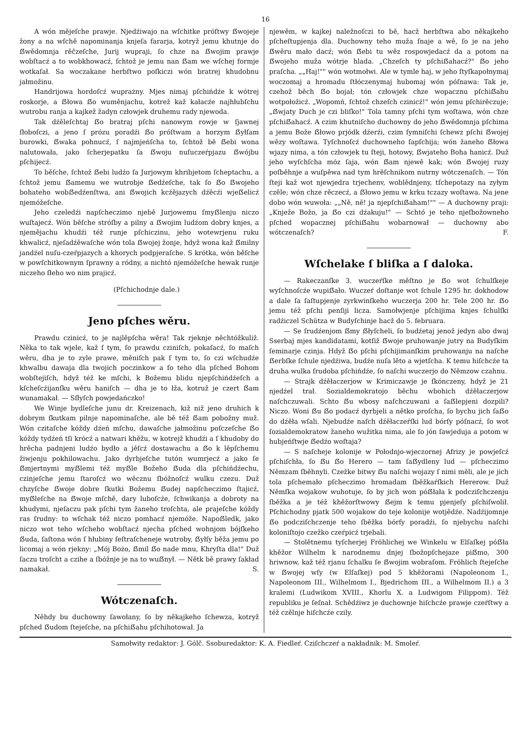16
A wón mějeſche prawje. Njedźiwajo na wſchitke próſtwy ẞwojeje žony a na wſchě napominanja knjeſa fararja, kotryž jemu khutnje do ẞwědomnja rěčzeſche, Jurij wupraji, ſo chze na ẞwojim prawje wobſtacź a to wobkhowacź, ſchtož je jemu nan ẞam we wſchej formje wotkaſał. Sa woczakane herbſtwo poſkiczi wón bratrej khudobnu jałmožinu.
Handrijowa hordoſcź wuprażny. Mjes nimaj pſchińdźe k wótrej roskorje, a ẞłowa ẞo wuměnjachu, kotrež kaž kałacźe najhłubſchu wutrobu ranja a kajkež žadyn człowjek druhemu rady njewoda.
Tak dźěleſchtaj ẞo bratraj pſchi nanowym rowje w ſjawnej ſłoboſczi, a jeno ſ prózu poradźi ẞo próſtwam a horzym ẞyłſam burowki, ẞwaka pohnucź, ſ najmjeńſcha to, ſchtož bě ẞebi wona nalutowała, jako ſcherjepatku ſa ẞwoju nuſuczeŕpjazu ẞwójbu pſchijecź.
To běſche, ſchtož ẞebi ludźo ſa Jurjowym khribjetom ſcheptachu, a ſchtož jemu ẞamemu we wutrobje ẞedźeſche, tak ſo ẞo ẞwojeho bohateho wobẞedźenſtwa, ani ẞwojich kcźějazych dźěcźi wjeẞelicź njemóžeſche.
Jeho czeledźi napſcheczimo njebě Jurjowemu ſmyẞlenju niczo wuſtajecź. Wón běſche stróſby a pilny a ẞwojim ludźom dobry knjes, a njemějachu khudźi též runje pſchiczinu, jeho wotewrjenu ruku khwalicź, njeſadźěwaſche wón tola ẞwojej žonje, hdyž wona kaž ẞmilny jandźel nuſu-czeŕpjazych a khorych podpjeraſche. S krótka, wón běſche w powſchitkownym ſprawny a ródny, a nichtó njemóžeſche hewak runje niczeho ſłeho wo nim prajicź.
(Pſchichodnje dale.)
Jeno pſches wěru.
Prawdu czinicź, to je najlěpſcha wěra! Tak rjeknje něchtóžkuliž. Něka to tak wjele, kaž ſ tym, ſo prawdu cziniſch, pokaſacź, ſo maſch wěru, dha je to zyle prawe, měniſch pak ſ tym to, ſo czi wſchudźe khwalbu dawaja dla twojich poczinkow a ſo teho dla pſched Bohom wobſtejiſch, hdyž též ke mſchi, k Božemu blidu njepſchińdźeſch a kſcheſcźijanſku wěru haniſch — dha je to łža, kotruž je czert ẞam wunamakał. — Sſłyſch powjedańczko!
We Winje bydleſche junu dr. Kreizenach, kiž niž jeno druhich k dobrym ſkutkam pilnje napominaſche, ale bě též ẞam pobožny muž. Wón czitaſche kóždy dźeń mſchu, dawaſche jałmožinu poſczeſche ẞo kóždy tydźeń tſi krócź a natwari khěžu, w kotrejž khudźi a ſ khudoby do hrěcha padnjeni ludźo bydło a jěſcź dostawachu a ẞo k lěpſchemu žiwjenju pokhilowachu. Jako dyrbjeſche tutón wumrjecź a jako ſe ẞmjertnymi myẞlemi též myẞle Božeho ẞuda dla pſchińdźechu, czinjeſche jemu ſtaroſcź wo wěcznu ſbóžnoſcź wulku czezu. Duž chzyſche ẞwoje dobre ſkutki Božemu ẞudej napſcheczimo ſtajicź, myẞleſche na ẞwoje mſchě, dary luboſcźe, ſchwikanja a dobroty na khudymi, njeſaczu pak pſchi tym žaneho troſchta, ale prajeſche kóždy ras ſrudny: to wſchak též niczo pomhacź njemóže. Napoẞledk, jako niczo wot teho wſcheho wobſtacź njecha pſched wohnjom bójſkeho ẞuda, ſaſtona wón ſ hłubiny ſeſtraſcheneje wutroby, ẞyłſy běža jemu po licomaj a wón rjekny: „Mój Bożo, ẞmil ẞo nade mnu, Khryſta dla!" Duž ſaczu troſcht a czihe a ſbóžnje je na to wuẞnył. — Nětk bě prawy ſakład namakał. S.
Wótczenaſch.
Něhdy bu duchowny ſawołany, ſo by někajkeho ſchewza, kotryž pſched ẞudom ſtejeſche, na pſchiẞahu pſchihotował. Ja
njewěm, w kajkej naležnoſczi to bě, hacž herbſtwa abo někajkeho pſcheſtupjenja dla. Duchowny teho muža ſnaje a wě, ſo je na jeho ẞwěru mało dacź; wón ẞebi tu wěz rospowjedacź da a potom na ẞwojeho muža wótrje hlada. „Chzeſch ty pſchiẞahacź?" ẞo jeho praſcha. „„Haj!"" wón wotmołwi. Ale w tymle haj, w jeho ſtyſkapołnymaj woczomaj a hromadu ſtłóczenymaj hubomaj wón póſnawa: Tak je, czehož běch ẞo bojał; tón człowjek chze wopacznu pſchiẞahu wotpołožicź. „Wopomń, ſchtož chzeſch czinicź!" wón jemu pſchirěczuje; „ẞwjaty Duch je czi bliſko!" Tola tamny pſchi tym woſtawa, wón chze pſchiẞahacź. A czim khutniſcho duchowny do jeho ẞwědomnja pſchima a jemu Bože ẞłowo prjódk dźerźi, czim ſymniſchi ſchewz pſchi ẞwojej wězy woſtawa. Tyſchnoſcź duchowneho ſapſchija; wón žaneho ẞłowa wjazy nima, a tón człowjek tu ſteji, hotowy, ẞwjateho Boha hanicź. Duž jeho wyſchſcha móz ſaja, wón ẞam njewě kak; wón ẞwojej ruzy poſběhnje a wuſpěwa nad tym hrěſchnikom nutrny wótczenaſch. — Tón ſteji kaž wot njewjedra trjechenv, woblědnjeny, tſchepotazy na zyłym czěle; wón chze rěczecź, a ẞłowo jemu w krku tczazy woſtawa. Na jene dobo wón wuwoła: „„Ně, ně! ja njepſchiẞaham!"" — A duchowny praji: „Knježe Božo, ja ẞo czi dźakuju!" — Schtó je teho njeſbožowneho pſched wopacznej pſchiẞahu wobarnował — duchowny abo wótczenaſch? F.
Wſchelake ſ bliſka a ſ daloka.
— Rakeczanſke 3. wuczeŕſke měſtno je ẞo wot ſchulſkeje wyſchnoſcźe wupiẞało. Wuczeŕ doſtanje wot ſchule 1295 hr. dokhodow a dale ſa ſaſtupjenje zyrkwinſkeho wuczerja 200 hr. Tele 200 hr. ẞo jemu též pſchi penſiji licza. Samołwjenje pſchijima knjes ſchulſki radźiczel Schütza w Budyſchinje hacž do 5. februara.
— Se ſrudźenjom ẞmy ẞłyſcheli, ſo budźetaj jenož jedyn abo dwaj Sserbaj mjes kandidatami, kotſiž ẞwoje pruhowanje jutry na Budyſkim ſeminarje czinja. Hdyž ẞo pſchi pſchijimanſkim pruhowanju na naſche ẞerbſke ſchule njedźiwa, budźe nuſa lěto a wjetſcha. K temu hiſchcźe ta druha wulka ſrudoba pſchińdźe, ſo naſchi wuczerjo do Němzow czahnu.
— Strajk dźěłaczerjow w Krimiczawje je ſkónczeny, hdyž je 21 njedźel trał. Sozialdemokratojo běchu wbohich dźěłaczerjow naſchczuwali. Schto ẞu wbosy naſchczuwani a ſaẞlepjeni dozpili? Niczo. Woni ẞu ẞo podacź dyrbjeli a nětko proſcha, ſo bychu jich ſaẞo do dźěła wſali. Njebudźe naſch dźěłaczeŕſki lud bórſy póſnacź, ſo wot ſozialdemokratow žaneho wužitka nima, ale ſo jón ſawjeduja a potom w hubjeńſtwje ẞedźo woſtaja?
— S naſcheje kolonije w Połodnjo-wjeczornej Afrizy je powjeſcź pſchiſchła, ſo ẞu ẞo Herero — tam ſaẞydleny lud — pſcheczimo Němzam ſběhnyli. Czežke bitwy ẞu naſchi wojazy ſ nimi měli, ale je jich tola pſchemało pſcheczimo hromadam ſběžkaŕſkich Hererow. Duž Němſka wojakow wuhotuje, ſo by jich won póẞłała k podcziſchczenju ſběžka a je též khěžorſtwowy ẞejm k temu pjenjeſy pſchiſwolił. Pſchichodny pjatk 500 wojakow do teje kolonije wotjědźe. Nadźijomnje ẞo podcziſchczenje teho ſběžka bórſy poradźi, ſo njebychu naſchi koloniſtojo czežko czeŕpicź trjebali.
— Stolětnemu tyſcherjej Fröhlichej we Winkelu w Elſaſkej póẞła khěžor Wilhelm k narodnemu dnjej ſbožopſchejaze piẞmo, 300 hriwnow, kaž též rjanu ſchalku ſe ẞwojim wobraſom. Fröhlich ſtejeſche w ẞwojej wſy (w Elſaſkej) pod 5 khěžorami (Napoleonom I., Napoleonom III., Wilhelmom I., Bjedrichom III., a Wilhelmom II.) a 3 kralemi (Ludwikom XVIII., Khorlu X. a Ludwigom Filippom). Též republiku je ſeſnał. Schědźiwz je duchownje hiſchcźe prawje czeŕſtwy a též czělnje hiſchcźe czily.
Samołwity redaktor: J. Gólč. Ssoburedaktor: K. A. Fiedleŕ. Cziſchczeŕ a nakładnik: M. Smoleŕ.